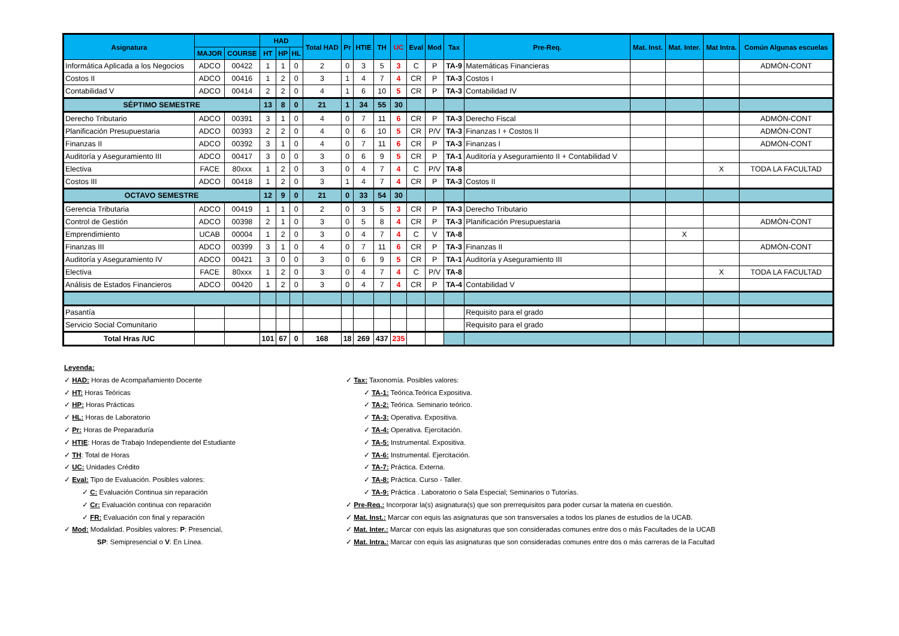| Asignatura | | | HAD | | | Total HAD | Pr | HTIE | TH | UC | Eval | Mod | Tax | Pre-Req. | Mat. Inst. | Mat. Inter. | Mat Intra. | Común Algunas escuelas |
| --- | --- | --- | --- | --- | --- | --- | --- | --- | --- | --- | --- | --- | --- | --- | --- | --- | --- | --- |
| | MAJOR | COURSE | HT | HP | HL | | | | | | | | | | | | | |
| Informática Aplicada a los Negocios | ADCO | 00422 | 1 | 1 | 0 | 2 | 0 | 3 | 5 | 3 | C | P | TA-9 | Matemáticas Financieras | | | | ADMÓN-CONT |
| Costos II | ADCO | 00416 | 1 | 2 | 0 | 3 | 1 | 4 | 7 | 4 | CR | P | TA-3 | Costos I | | | | |
| Contabilidad V | ADCO | 00414 | 2 | 2 | 0 | 4 | 1 | 6 | 10 | 5 | CR | P | TA-3 | Contabilidad IV | | | | |
| SÉPTIMO SEMESTRE | | | 13 | 8 | 0 | 21 | 1 | 34 | 55 | 30 | | | | | | | | |
| Derecho Tributario | ADCO | 00391 | 3 | 1 | 0 | 4 | 0 | 7 | 11 | 6 | CR | P | TA-3 | Derecho Fiscal | | | | ADMÓN-CONT |
| Planificación Presupuestaria | ADCO | 00393 | 2 | 2 | 0 | 4 | 0 | 6 | 10 | 5 | CR | P/V | TA-3 | Finanzas I + Costos II | | | | ADMÓN-CONT |
| Finanzas II | ADCO | 00392 | 3 | 1 | 0 | 4 | 0 | 7 | 11 | 6 | CR | P | TA-3 | Finanzas I | | | | ADMÓN-CONT |
| Auditoría y Aseguramiento III | ADCO | 00417 | 3 | 0 | 0 | 3 | 0 | 6 | 9 | 5 | CR | P | TA-1 | Auditoría y Aseguramiento II + Contabilidad V | | | | |
| Electiva | FACE | 80xxx | 1 | 2 | 0 | 3 | 0 | 4 | 7 | 4 | C | P/V | TA-8 | | | | X | TODA LA FACULTAD |
| Costos III | ADCO | 00418 | 1 | 2 | 0 | 3 | 1 | 4 | 7 | 4 | CR | P | TA-3 | Costos II | | | | |
| OCTAVO SEMESTRE | | | 12 | 9 | 0 | 21 | 0 | 33 | 54 | 30 | | | | | | | | |
| Gerencia Tributaria | ADCO | 00419 | 1 | 1 | 0 | 2 | 0 | 3 | 5 | 3 | CR | P | TA-3 | Derecho Tributario | | | | |
| Control de Gestión | ADCO | 00398 | 2 | 1 | 0 | 3 | 0 | 5 | 8 | 4 | CR | P | TA-3 | Planificación Presupuestaria | | | | ADMÓN-CONT |
| Emprendimiento | UCAB | 00004 | 1 | 2 | 0 | 3 | 0 | 4 | 7 | 4 | C | V | TA-8 | | | X | | |
| Finanzas III | ADCO | 00399 | 3 | 1 | 0 | 4 | 0 | 7 | 11 | 6 | CR | P | TA-3 | Finanzas II | | | | ADMÓN-CONT |
| Auditoría y Aseguramiento IV | ADCO | 00421 | 3 | 0 | 0 | 3 | 0 | 6 | 9 | 5 | CR | P | TA-1 | Auditoría y Aseguramiento III | | | | |
| Electiva | FACE | 80xxx | 1 | 2 | 0 | 3 | 0 | 4 | 7 | 4 | C | P/V | TA-8 | | | | X | TODA LA FACULTAD |
| Análisis de Estados Financieros | ADCO | 00420 | 1 | 2 | 0 | 3 | 0 | 4 | 7 | 4 | CR | P | TA-4 | Contabilidad V | | | | |
| Pasantía | | | | | | | | | | | | | | Requisito para el grado | | | | |
| Servicio Social Comunitario | | | | | | | | | | | | | | Requisito para el grado | | | | |
| Total Hras /UC | | | 101 | 67 | 0 | 168 | 18 | 269 | 437 | 235 | | | | | | | | |
Leyenda:
✓ HAD: Horas de Acompañamiento Docente
✓ HT: Horas Teóricas
✓ HP: Horas Prácticas
✓ HL: Horas de Laboratorio
✓ Pr: Horas de Preparaduría
✓ HTIE: Horas de Trabajo Independiente del Estudiante
✓ TH: Total de Horas
✓ UC: Unidades Crédito
✓ Eval: Tipo de Evaluación. Posibles valores:
✓ C: Evaluación Continua sin reparación
✓ Cr: Evaluación continua con reparación
✓ FR: Evaluación con final y reparación
✓ Mod: Modalidad. Posibles valores: P: Presencial,
SP: Semipresencial o V: En Línea.
✓ Tax: Taxonomía. Posibles valores:
✓ TA-1: Teórica.Teórica Expositiva.
✓ TA-2: Teórica. Seminario teórico.
✓ TA-3: Operativa. Expositiva.
✓ TA-4: Operativa. Ejercitación.
✓ TA-5: Instrumental. Expositiva.
✓ TA-6: Instrumental. Ejercitación.
✓ TA-7: Práctica. Externa.
✓ TA-8: Práctica. Curso - Taller.
✓ TA-9: Práctica . Laboratorio o Sala Especial; Seminarios o Tutorías.
✓ Pre-Req.: Incorporar la(s) asignatura(s) que son prerrequisitos para poder cursar la materia en cuestión.
✓ Mat. Inst.: Marcar con equis las asignaturas que son transversales a todos los planes de estudios de la UCAB.
✓ Mat. Inter.: Marcar con equis las asignaturas que son consideradas comunes entre dos o más Facultades de la UCAB
✓ Mat. Intra.: Marcar con equis las asignaturas que son consideradas comunes entre dos o más carreras de la Facultad